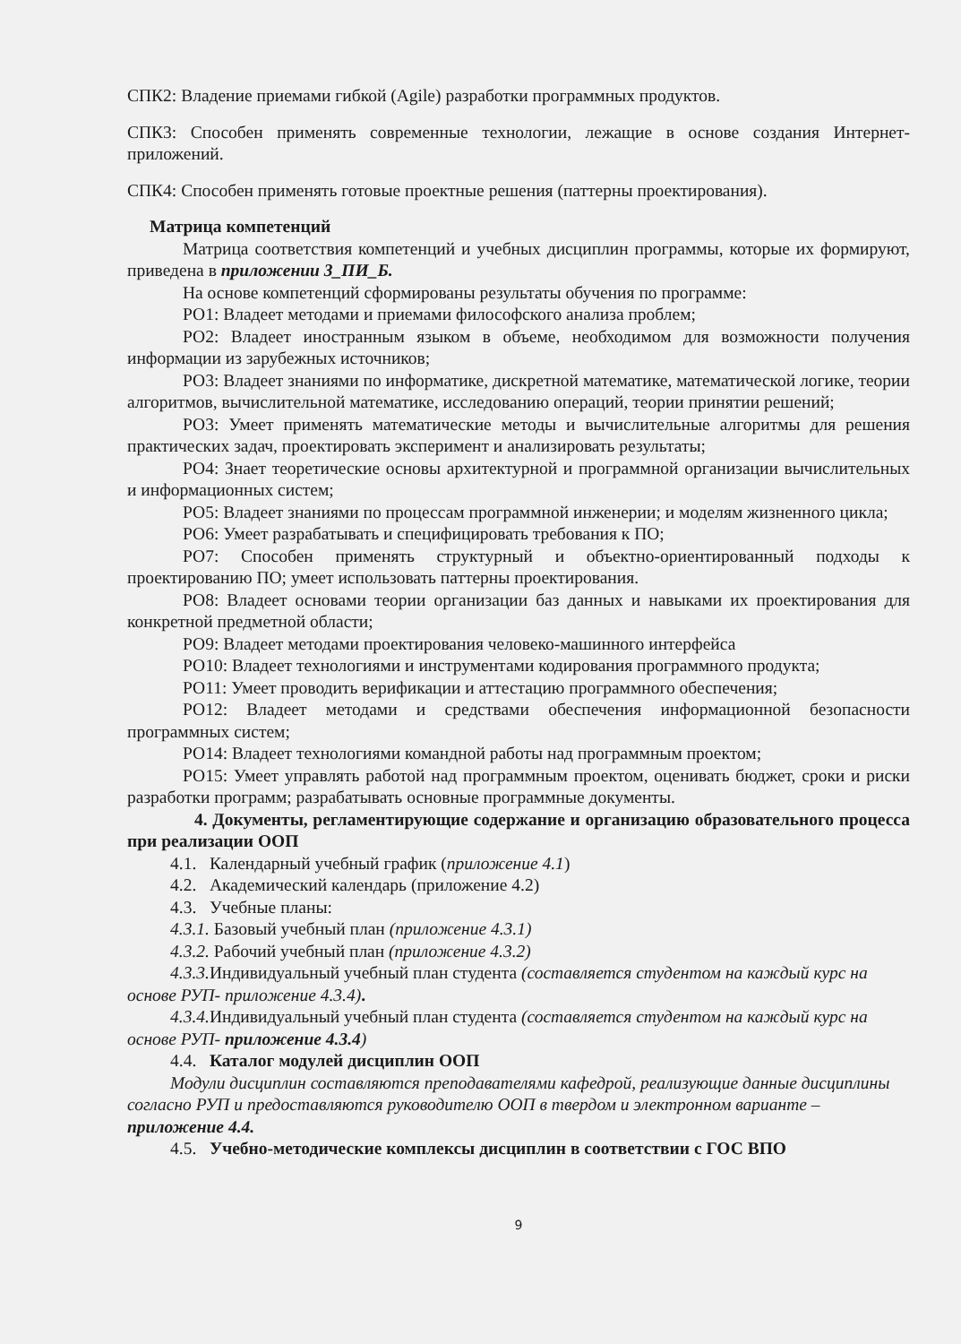СПК2: Владение приемами гибкой (Agile) разработки программных продуктов.
СПК3: Способен применять современные технологии, лежащие в основе создания Интернет-приложений.
СПК4: Способен применять готовые проектные решения (паттерны проектирования).
Матрица компетенций
Матрица соответствия компетенций и учебных дисциплин программы, которые их формируют, приведена в приложении 3_ПИ_Б.
На основе компетенций сформированы результаты обучения по программе:
РО1: Владеет методами и приемами философского анализа проблем;
РО2: Владеет иностранным языком в объеме, необходимом для возможности получения информации из зарубежных источников;
РО3: Владеет знаниями по информатике, дискретной математике, математической логике, теории алгоритмов, вычислительной математике, исследованию операций, теории принятии решений;
РО3: Умеет применять математические методы и вычислительные алгоритмы для решения практических задач, проектировать эксперимент и анализировать результаты;
РО4: Знает теоретические основы архитектурной и программной организации вычислительных и информационных систем;
РО5: Владеет знаниями по процессам программной инженерии; и моделям жизненного цикла;
РО6: Умеет разрабатывать и специфицировать требования к ПО;
РО7: Способен применять структурный и объектно-ориентированный подходы к проектированию ПО; умеет использовать паттерны проектирования.
РО8: Владеет основами теории организации баз данных и навыками их проектирования для конкретной предметной области;
РО9: Владеет методами проектирования человеко-машинного интерфейса
РО10: Владеет технологиями и инструментами кодирования программного продукта;
РО11: Умеет проводить верификации и аттестацию программного обеспечения;
РО12: Владеет методами и средствами обеспечения информационной безопасности программных систем;
РО14: Владеет технологиями командной работы над программным проектом;
РО15: Умеет управлять работой над программным проектом, оценивать бюджет, сроки и риски разработки программ; разрабатывать основные программные документы.
4. Документы, регламентирующие содержание и организацию образовательного процесса при реализации ООП
4.1. Календарный учебный график (приложение 4.1)
4.2. Академический календарь (приложение 4.2)
4.3. Учебные планы:
4.3.1. Базовый учебный план (приложение 4.3.1)
4.3.2. Рабочий учебный план (приложение 4.3.2)
4.3.3. Индивидуальный учебный план студента (составляется студентом на каждый курс на основе РУП- приложение 4.3.4).
4.3.4. Индивидуальный учебный план студента (составляется студентом на каждый курс на основе РУП- приложение 4.3.4)
4.4. Каталог модулей дисциплин ООП
Модули дисциплин составляются преподавателями кафедрой, реализующие данные дисциплины согласно РУП и предоставляются руководителю ООП в твердом и электронном варианте – приложение 4.4.
4.5. Учебно-методические комплексы дисциплин в соответствии с ГОС ВПО
9